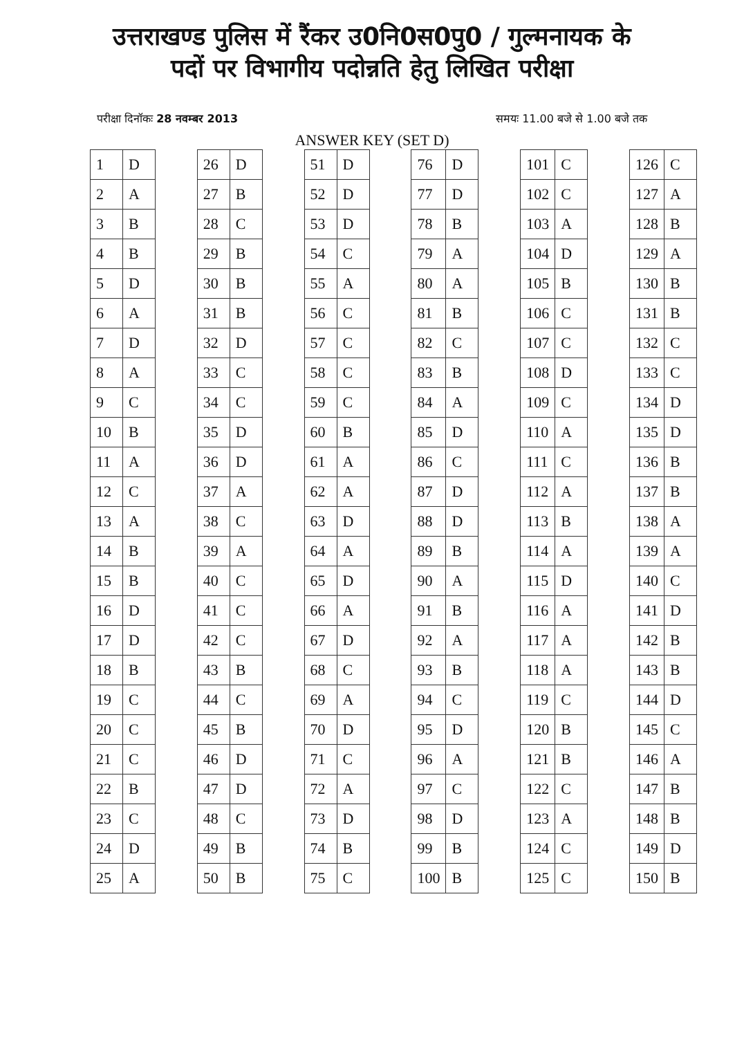उत्तराखण्ड पुलिस में रैंकर उ0नि0स0पु0 / गुल्मनायक के
पदों पर विभागीय पदोन्नति हेतु लिखित परीक्षा
परीक्षा दिनॉकः 28 नवम्बर 2013 समयः 11.00 बजे से 1.00 बजे तक
ANSWER KEY (SET D)
| 1 | D |
| 2 | A |
| 3 | B |
| 4 | B |
| 5 | D |
| 6 | A |
| 7 | D |
| 8 | A |
| 9 | C |
| 10 | B |
| 11 | A |
| 12 | C |
| 13 | A |
| 14 | B |
| 15 | B |
| 16 | D |
| 17 | D |
| 18 | B |
| 19 | C |
| 20 | C |
| 21 | C |
| 22 | B |
| 23 | C |
| 24 | D |
| 25 | A |
| 26 | D |
| 27 | B |
| 28 | C |
| 29 | B |
| 30 | B |
| 31 | B |
| 32 | D |
| 33 | C |
| 34 | C |
| 35 | D |
| 36 | D |
| 37 | A |
| 38 | C |
| 39 | A |
| 40 | C |
| 41 | C |
| 42 | C |
| 43 | B |
| 44 | C |
| 45 | B |
| 46 | D |
| 47 | D |
| 48 | C |
| 49 | B |
| 50 | B |
| 51 | D |
| 52 | D |
| 53 | D |
| 54 | C |
| 55 | A |
| 56 | C |
| 57 | C |
| 58 | C |
| 59 | C |
| 60 | B |
| 61 | A |
| 62 | A |
| 63 | D |
| 64 | A |
| 65 | D |
| 66 | A |
| 67 | D |
| 68 | C |
| 69 | A |
| 70 | D |
| 71 | C |
| 72 | A |
| 73 | D |
| 74 | B |
| 75 | C |
| 76 | D |
| 77 | D |
| 78 | B |
| 79 | A |
| 80 | A |
| 81 | B |
| 82 | C |
| 83 | B |
| 84 | A |
| 85 | D |
| 86 | C |
| 87 | D |
| 88 | D |
| 89 | B |
| 90 | A |
| 91 | B |
| 92 | A |
| 93 | B |
| 94 | C |
| 95 | D |
| 96 | A |
| 97 | C |
| 98 | D |
| 99 | B |
| 100 | B |
| 101 | C |
| 102 | C |
| 103 | A |
| 104 | D |
| 105 | B |
| 106 | C |
| 107 | C |
| 108 | D |
| 109 | C |
| 110 | A |
| 111 | C |
| 112 | A |
| 113 | B |
| 114 | A |
| 115 | D |
| 116 | A |
| 117 | A |
| 118 | A |
| 119 | C |
| 120 | B |
| 121 | B |
| 122 | C |
| 123 | A |
| 124 | C |
| 125 | C |
| 126 | C |
| 127 | A |
| 128 | B |
| 129 | A |
| 130 | B |
| 131 | B |
| 132 | C |
| 133 | C |
| 134 | D |
| 135 | D |
| 136 | B |
| 137 | B |
| 138 | A |
| 139 | A |
| 140 | C |
| 141 | D |
| 142 | B |
| 143 | B |
| 144 | D |
| 145 | C |
| 146 | A |
| 147 | B |
| 148 | B |
| 149 | D |
| 150 | B |